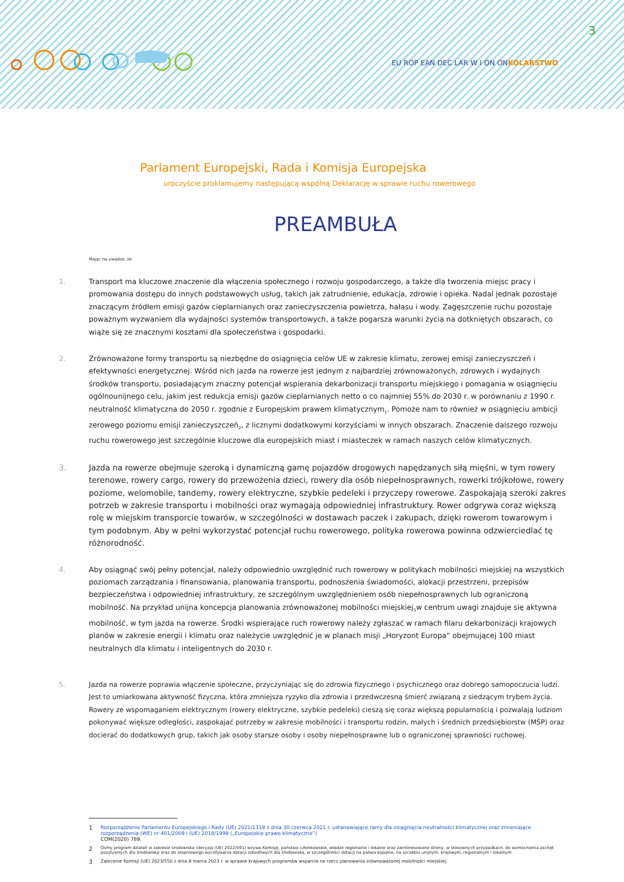3
EU ROP EAN DEC LAR W I ON ONKOLARSTWO
Parlament Europejski, Rada i Komisja Europejska
uroczyście proklamujemy następującą wspólną Deklarację w sprawie ruchu rowerowego
PREAMBUŁA
Mając na uwadze, że:
1. Transport ma kluczowe znaczenie dla włączenia społecznego i rozwoju gospodarczego, a także dla tworzenia miejsc pracy i promowania dostępu do innych podstawowych usług, takich jak zatrudnienie, edukacja, zdrowie i opieka. Nadal jednak pozostaje znaczącym źródłem emisji gazów cieplarnianych oraz zanieczyszczenia powietrza, hałasu i wody. Zagęszczenie ruchu pozostaje poważnym wyzwaniem dla wydajności systemów transportowych, a także pogarsza warunki życia na dotkniętych obszarach, co wiąże się ze znacznymi kosztami dla społeczeństwa i gospodarki.
2. Zrównoważone formy transportu są niezbędne do osiągnięcia celów UE w zakresie klimatu, zerowej emisji zanieczyszczeń i efektywności energetycznej. Wśród nich jazda na rowerze jest jednym z najbardziej zrównoważonych, zdrowych i wydajnych środków transportu, posiadającym znaczny potencjał wspierania dekarbonizacji transportu miejskiego i pomagania w osiągnięciu ogólnounijnego celu, jakim jest redukcja emisji gazów cieplarnianych netto o co najmniej 55% do 2030 r. w porównaniu z 1990 r. neutralność klimatyczna do 2050 r. zgodnie z Europejskim prawem klimatycznym<sub>1</sub>. Pomoże nam to również w osiągnięciu ambicji zerowego poziomu emisji zanieczyszczeń<sub>2</sub>, z licznymi dodatkowymi korzyściami w innych obszarach. Znaczenie dalszego rozwoju ruchu rowerowego jest szczególnie kluczowe dla europejskich miast i miasteczek w ramach naszych celów klimatycznych.
3. Jazda na rowerze obejmuje szeroką i dynamiczną gamę pojazdów drogowych napędzanych siłą mięśni, w tym rowery terenowe, rowery cargo, rowery do przewożenia dzieci, rowery dla osób niepełnosprawnych, rowerki trójkołowe, rowery poziome, welomobile, tandemy, rowery elektryczne, szybkie pedeleki i przyczepy rowerowe. Zaspokajają szeroki zakres potrzeb w zakresie transportu i mobilności oraz wymagają odpowiedniej infrastruktury. Rower odgrywa coraz większą rolę w miejskim transporcie towarów, w szczególności w dostawach paczek i zakupach, dzięki rowerom towarowym i tym podobnym. Aby w pełni wykorzystać potencjał ruchu rowerowego, polityka rowerowa powinna odzwierciedlać tę różnorodność.
4. Aby osiągnąć swój pełny potencjał, należy odpowiednio uwzględnić ruch rowerowy w politykach mobilności miejskiej na wszystkich poziomach zarządzania i finansowania, planowania transportu, podnoszenia świadomości, alokacji przestrzeni, przepisów bezpieczeństwa i odpowiedniej infrastruktury, ze szczególnym uwzględnieniem osób niepełnosprawnych lub ograniczoną mobilność. Na przykład unijna koncepcja planowania zrównoważonej mobilności miejskiej<sub>3</sub>w centrum uwagi znajduje się aktywna mobilność, w tym jazda na rowerze. Środki wspierające ruch rowerowy należy zgłaszać w ramach filaru dekarbonizacji krajowych planów w zakresie energii i klimatu oraz należycie uwzględnić je w planach misji „Horyzont Europa” obejmującej 100 miast neutralnych dla klimatu i inteligentnych do 2030 r.
5. Jazda na rowerze poprawia włączenie społeczne, przyczyniając się do zdrowia fizycznego i psychicznego oraz dobrego samopoczucia ludzi. Jest to umiarkowana aktywność fizyczna, która zmniejsza ryzyko dla zdrowia i przedwczesną śmierć związaną z siedzącym trybem życia. Rowery ze wspomaganiem elektrycznym (rowery elektryczne, szybkie pedeleki) cieszą się coraz większą popularnością i pozwalają ludziom pokonywać większe odległości, zaspokajać potrzeby w zakresie mobilności i transportu rodzin, małych i średnich przedsiębiorstw (MŚP) oraz docierać do dodatkowych grup, takich jak osoby starsze osoby i osoby niepełnosprawne lub o ograniczonej sprawności ruchowej.
1
Rozporządzenie Parlamentu Europejskiego i Rady (UE) 2021/1119 z dnia 30 czerwca 2021 r. ustanawiające ramy dla osiągnięcia neutralności klimatycznej oraz zmieniające rozporządzenia (WE) nr 401/2009 i (UE) 2018/1999 („Europejskie prawo klimatyczne”)
COM(2020) 789.
2
Ósmy program działań w zakresie środowiska (decyzja (UE) 2022/591) wzywa Komisję, państwa członkowskie, władze regionalne i lokalne oraz zainteresowane strony, w stosownych przypadkach, do wzmocnienia zachęt pozytywnych dla środowiska oraz do stopniowego wycofywania dotacji szkodliwych dla środowiska, w szczególności dotacji na paliwa kopalne, na szczeblu unijnym, krajowym, regionalnym i lokalnym.
3
Zalecenie Komisji (UE) 2023/550 z dnia 8 marca 2023 r. w sprawie krajowych programów wsparcia na rzecz planowania zrównoważonej mobilności miejskiej.